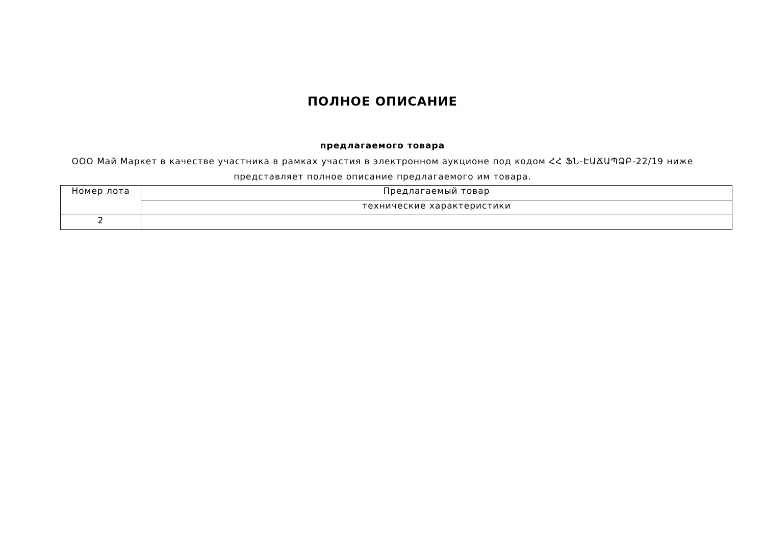ПОЛНОЕ ОПИСАНИЕ
предлагаемого товара
ООО Май Маркет в качестве участника в рамках участия в электронном аукционе под кодом ՀՀ ՖՆ-ԷԱՃԱՊՁԲ-22/19 ниже представляет полное описание предлагаемого им товара.
| Номер лота | Предлагаемый товар |
| --- | --- |
| | технические характеристики |
| 2 | |